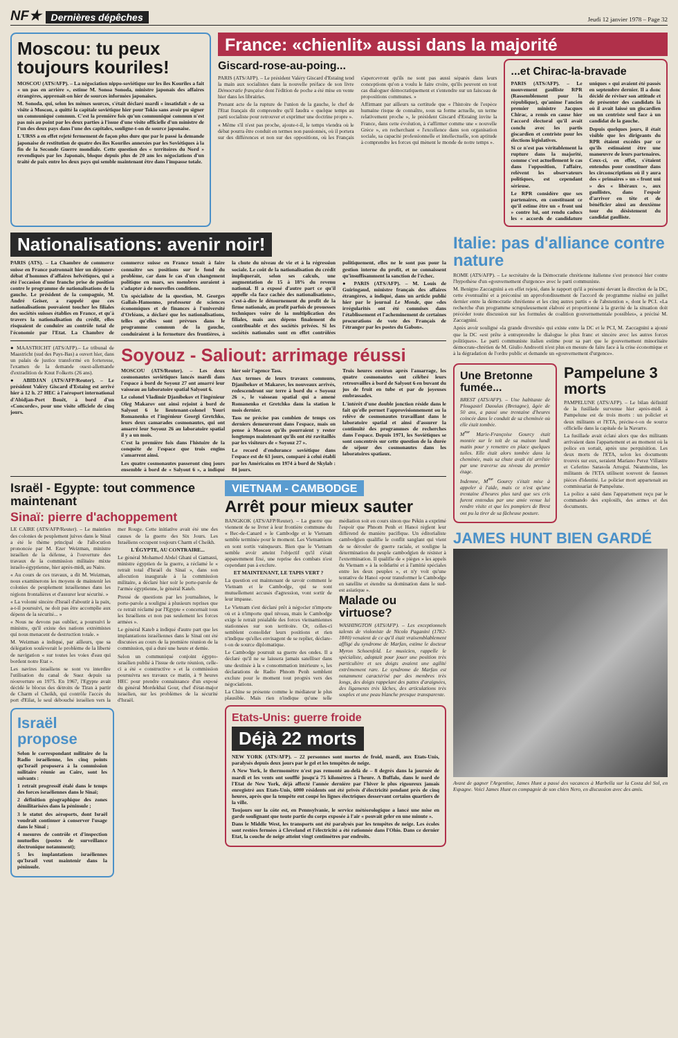NF★ Dernières dépêches Jeudi 12 janvier 1978 – Page 32
Moscou: tu peux toujours kouriles!
MOSCOU (ATS/AFP). – La négociation nippo-soviétique sur les îles Kouriles a fait « un pas en arrière », estime M. Sonoa Sonoda, ministre japonais des affaires étrangères, apprenait-on hier de sources informées japonaises.
M. Sonoda, qui, selon les mêmes sources, s'était déclaré mardi « insatisfait » de sa visite à Moscou, a quitté la capitale soviétique hier pour Tokio sans avoir pu signer un communiqué commun. C'est la première fois qu'un communiqué commun n'est pas mis au point par les deux parties à l'issue d'une visite officielle d'un ministre de l'un des deux pays dans l'une des capitales, souligne-t-on de source japonaise.
L'URSS a en effet rejeté fermement de façon plus dure que par le passé la demande japonaise de restitution de quatre des îles Kouriles annexées par les Soviétiques à la fin de la Seconde Guerre mondiale. Cette question des « territoires du Nord » revendiqués par les Japonais, bloque depuis plus de 20 ans les négociations d'un traité de paix entre les deux pays qui semble maintenant être dans l'impasse totale.
France: «chienlit» aussi dans la majorité
Giscard-rose-au-poing...
PARIS (ATS/AFP). – Le président Valéry Giscard d'Estaing tend la main aux socialistes dans la nouvelle préface de son livre Démocratie française dont l'édition de poche a été mise en vente hier dans les librairies.
Prenant acte de la rupture de l'union de la gauche, le chef de l'Etat français dit comprendre qu'il faudra « quelque temps au parti socialiste pour retrouver et exprimer une doctrine propre ».
« Même s'il n'est pas proche, ajoute-t-il, le temps viendra où le débat pourra être conduit en termes non passionnés, où il portera sur des différences et non sur des oppositions, où les Français s'apercevront qu'ils ne sont pas aussi séparés dans leurs conceptions qu'on a voulu le faire croire, qu'ils peuvent en tout cas dialoguer démocratiquement et s'entendre sur un faisceau de propositions communes. »
Affirmant par ailleurs sa certitude que « l'histoire de l'espèce humaine risque de connaître, sous sa forme actuelle, un terme relativement proche », le président Giscard d'Estaing invite la France, dans cette évolution, à s'affirmer comme une « nouvelle Grèce », en recherchant « l'excellence dans son organisation sociale, sa capacité professionnelle et intellectuelle, son aptitude à comprendre les forces qui mènent le monde de notre temps ».
...et Chirac-la-bravade
PARIS (ATS/AFP). – Le mouvement gaulliste RPR (Rassemblement pour la république), qu'anime l'ancien premier ministre Jacques Chirac, a remis en cause hier l'accord électoral qu'il avait conclu avec les partis giscardien et centriste pour les élections législatives.
Si ce n'est pas véritablement la rupture dans la majorité, comme c'est actuellement le cas dans l'opposition, l'affaire, relèvent les observateurs politiques, est cependant sérieuse.
Le RPR considère que ses partenaires, en constituant ce qu'il estime être un « front uni » contre lui, ont rendu caducs les « accords de candidature uniques » qui avaient été passés en septembre dernier. Il a donc décidé de réviser son attitude et de présenter des candidats là où il avait laissé un giscardien ou un centriste seul face à un candidat de la gauche.
Depuis quelques jours, il était visible que les dirigeants du RPR étaient excédés par ce qu'ils estimaient être une manœuvre de leurs partenaires. Ceux-ci, en effet, s'étaient entendus pour constituer dans les circonscriptions où il y aura des « primaires » un « front uni » des « libéraux », aux gaullistes, dans l'espoir d'arriver en tête et de bénéficier ainsi au deuxième tour du désistement du candidat gaulliste.
Nationalisations: avenir noir!
PARIS (ATS). – La Chambre de commerce suisse en France patronnait hier un déjeuner-débat d'hommes d'affaires helvétiques, qui a été l'occasion d'une franche prise de position contre le programme de nationalisations de la gauche. Le président de la compagnie, M. André Geiser, a rappelé que ces nationalisations pouvaient toucher les filiales des sociétés suisses établies en France, et qu'à travers la nationalisation du crédit, elles risquaient de conduire au contrôle total de l'économie par l'Etat. La Chambre de commerce suisse en France tenait à faire connaître ses positions sur le fond du problème, car dans le cas d'un changement politique en mars, ses membres auraient à s'adapter à de nouvelles conditions.
Un spécialiste de la question, M. Georges Gallais-Hamonno, professeur de sciences économiques et de finances à l'université d'Orléans, a déclaré que les nationalisations, telles qu'elles sont prévues dans le programme commun de la gauche, conduiraient à la fermeture des frontières, à la chute du niveau de vie et à la régression sociale. Le coût de la nationalisation du crédit impliquerait, selon ses calculs, une augmentation de 15 à 18% du revenu national. Il a exposé d'autre part ce qu'il appelle «la face cachée des nationalisations», c'est-à-dire le détournement du profit de la firme nationale, au profit parfois de prouesses techniques voire de la multiplication des filiales, mais aux dépens finalement du contribuable et des sociétés privées. Si les sociétés nationales sont en effet contrôlées politiquement, elles ne le sont pas pour la gestion interne du profit, et ne connaissent qu'insuffisamment la sanction de l'échec.
● PARIS (ATS/AFP). – M. Louis de Guiringaud, ministre français des affaires étrangères, a indiqué, dans un article publié hier par le journal Le Monde, que «des irrégularités ont été commises dans l'établissement et l'acheminement de certaines procurations de vote des Français de l'étranger par les postes du Gabon».
● MAASTRICHT (ATS/AFP).– Le tribunal de Maastricht (sud des Pays-Bas) a ouvert hier, dans un palais de justice transformé en forteresse, l'examen de la demande ouest-allemande d'extradition de Knut Folkerts (26 ans).
● ABIDJAN (ATS/AFP/Reuter). – Le président Valéry Giscard d'Estaing est arrivé hier à 12 h. 27 HEC à l'aéroport international d'Abidjan-Port Bouët, à bord d'un «Concorde», pour une visite officiele de cinq jours.
Soyouz - Saliout: arrimage réussi
MOSCOU (ATS/Reuter). – Les deux cosmonautes soviétiques lancés mardi dans l'espace à bord de Soyouz 27 ont amarré leur vaisseau au laboratoire spatial Salyout 6.
Le colonel Vladimir Djanibekov et l'ingénieur Oleg Makarov ont ainsi rejoint à bord de Salyout 6 le lieutenant-colonel Youri Romanenko et l'ingénieur Georgi Gretchko, leurs deux camarades cosmonautes, qui ont amarré leur Soyouz 26 au laboratoire spatial il y a un mois.
C'est la première fois dans l'histoire de la conquête de l'espace que trois engins s'amarrent ainsi.
Les quatre cosmonautes passeront cinq jours ensemble à bord de « Salyout 6 », a indiqué hier soir l'agence Tass.
Aux termes de leurs travaux communs, Djanibekov et Makarov, les nouveaux arrivés, redescendront sur terre à bord du « Soyouz 26 », le vaisseau spatial qui a amené Romanenko et Gretchko dans la station le mois dernier.
Tass ne précise pas combien de temps ces derniers demeureront dans l'espace, mais on pense à Moscou qu'ils pourraient y rester longtemps maintenant qu'ils ont été ravitaillés par les visiteurs de « Soyouz 27 ».
Le record d'endurance soviétique dans l'espace est de 63 jours, comparé à celui établi par les Américains en 1974 à bord de Skylab : 84 jours.
Trois heures environ après l'amarrage, les quatre cosmonautes ont célébré leurs retrouvailles à bord de Salyout 6 en buvant du jus de fruit en tube et par de joyeuses embrassades.
L'intérêt d'une double jonction réside dans le fait qu'elle permet l'approvisionnement ou la relève de cosmonautes travaillant dans le laboratoire spatial et ainsi d'assurer la continuité des programmes de recherches dans l'espace. Depuis 1971, les Soviétiques se sont concentrés sur cette question de la durée de séjour des cosmonautes dans les laboratoires spatiaux.
Israël - Egypte: tout commence maintenant
Sinaï: pierre d'achoppement
LE CAIRE (ATS/AFP/Reuter). – Le maintien des colonies de peuplement juives dans le Sinaï a été le thème principal de l'allocution prononcée par M. Ezer Weizman, ministre israélien de la défense, à l'ouverture des travaux de la commission militaire mixte israélo-égyptienne, hier après-midi, au Naire.
« Au cours de ces travaux, a dit M. Weizman, nous examinerons les moyens de maintenir les colonies de peuplement israéliennes dans les régions frontalières et d'assurer leur sécurité. »
« La volonté sincère d'Israël d'aboutir à la paix, a-t-il poursuivi, ne doit pas être accomplie aux dépens de la sécurité... »
« Nous ne devons pas oublier, a poursuivi le ministre, qu'il existe des nations extrémistes qui nous menacent de destruction totale. »
M. Weizman a indiqué, par ailleurs, que sa délégation soulèverait le problème de la liberté de navigation « sur toutes les voies d'eau qui bordent notre Etat ».
Les navires israéliens se sont vu interdire l'utilisation du canal de Suez depuis sa réouverture en 1975. En 1967, l'Egypte avait décidé le blocus des détroits de Tiran à partir de Charm el Cheikh, qui contrôle l'accès du port d'Eilat, le seul débouché israélien vers la mer Rouge. Cette initiative avait été une des causes de la guerre des Six Jours. Les Israéliens occupent toujours Charm el Cheikh.
L'ÉGYPTE, AU CONTRAIRE...
Le général Mohamed Abdel Ghani el Gamassi, ministre égyptien de la guerre, a réclamé le « retrait total d'Israël du Sinaï », dans son allocution inaugurale à la commission militaire, a déclaré hier soir le porte-parole de l'armée égyptienne, le général Kateb.
Pressé de questions par les journalistes, le porte-parole a souligné à plusieurs reprises que ce retrait réclamé par l'Egypte « concernait tous les Israéliens et non pas seulement les forces armées ».
Le général Kateb a indiqué d'autre part que les implantations israéliennes dans le Sinaï ont été discutées au cours de la première réunion de la commission, qui a duré une heure et demie.
Selon un communiqué conjoint égypto-israélien publié à l'issue de cette réunion, celle-ci a été « constructive » et la commission poursuivra ses travaux ce matin, à 9 heures HEC pour prendre connaissance d'un exposé du général Mordekhai Gour, chef d'état-major israélien, sur les problèmes de la sécurité d'Israël.
Israël propose
Selon le correspondant militaire de la Radio israélienne, les cinq points qu'Israël proposera à la commission militaire réunie au Caire, sont les suivants :
1 retrait progressif étalé dans le temps des forces israéliennes dans le Sinaï;
2 définition géographique des zones démilitarisées dans la péninsule ;
3 le statut des aéroports, dont Israël voudrait continuer à conserver l'usage dans le Sinaï ;
4 mesures de contrôle et d'inspection mutuelles (postes de surveillance électronique notamment);
5 les implantations israéliennes qu'Israël veut maintenir dans la péninsule.
VIETNAM - CAMBODGE
Arrêt pour mieux sauter
BANGKOK (ATS/AFP/Reuter). – La guerre que viennent de se livrer à leur frontière commune du « Bec-de-Canard » le Cambodge et le Vietnam semble terminée pour le moment. Les Vietnamiens en sont sortis vainqueurs. Bien que le Vietnam semble avoir atteint l'objectif qu'il s'était apparemment fixé, une reprise des combats n'est cependant pas à exclure.
ET MAINTENANT, LE TAPIS VERT ?
La question est maintenant de savoir comment le Vietnam et le Cambodge, qui se sont mutuellement accusés d'agression, vont sortir de leur impasse.
Le Vietnam s'est déclaré prêt à négocier n'importe où et à n'importe quel niveau, mais le Cambodge exige le retrait préalable des forces vietnamiennes stationnées sur son territoire. Or, celles-ci semblent consolider leurs positions et rien n'indique qu'elles envisagent de se replier, déclare-t-on de source diplomatique.
Le Cambodge poursuit sa guerre des ondes. Il a déclaré qu'il ne se laissera jamais satelliser dans une destinée à la « consommation intérieure », les déclarations de Radio Phnom Penh semblent exclure pour le moment tout progrès vers des négociations.
La Chine se présente comme le médiateur le plus plausible. Mais rien n'indique qu'une telle médiation soit en cours sinon que Pékin a exprimé l'espoir que Phnom Penh et Hanoi règlent leur différend de manière pacifique. Un éditorialiste cambodgien qualifie le conflit sanglant qui vient de se dérouler de guerre raciale, et souligne la détermination du peuple cambodgien de résister à l'extermination. Il qualifie de « pièges » les appels du Vietnam « à la solidarité et à l'amitié spéciales entre les deux peuples », et n'y voit qu'une tentative de Hanoi «pour transformer le Cambodge en satellite et étendre sa domination dans le sud-est asiatique ».
Malade ou virtuose?
WASHINGTON (ATS/AFP). – Les exceptionnels talents de violoniste de Nicolo Paganini (1782-1840) venaient de ce qu'il était vraisemblablement affligé du syndrome de Marfan, estime le docteur Myron Schoenfeld. Le musicien, rappelle le spécialiste, adoptait pour jouer une position très particulière et ses doigts avaient une agilité extrêmement rare. Le syndrome de Marfan est notamment caractérisé par des membres très longs, des doigts rappelant des pattes d'araignées, des ligaments très lâches, des articulations très souples et une peau blanche presque transparente.
Etats-Unis: guerre froide
Déjà 22 morts
NEW YORK (ATS/AFP). – 22 personnes sont mortes de froid, mardi, aux Etats-Unis, paralysés depuis deux jours par le gel et les tempêtes de neige.
A New York, le thermomètre n'est pas remonté au-delà de – 8 degrés dans la journée de mardi et les vents ont soufflé jusqu'à 75 kilomètres à l'heure. A Buffalo, dans le nord de l'Etat de New York, déjà affecté l'année dernière par l'hiver le plus rigoureux jamais enregistré aux Etats-Unis, 6000 résidents ont été privés d'électricité pendant près de cinq heures, après que la tempête eut coupé les lignes électriques desservant certains quartiers de la ville.
Toujours sur la côte est, en Pennsylvanie, le service météorologique a lancé une mise en garde soulignant que toute partie du corps exposée à l'air « pouvait geler en une minute ».
Dans le Middle West, les transports ont été paralysés par les tempêtes de neige. Les écoles sont restées fermées à Cleveland et l'électricité a été rationnée dans l'Ohio. Dans ce dernier Etat, la couche de neige atteint vingt centimètres par endroits.
Italie: pas d'alliance contre nature
ROME (ATS/AFP). – Le secrétaire de la Démocratie chrétienne italienne s'est prononcé hier contre l'hypothèse d'un «gouvernement d'urgence» avec le parti communiste.
M. Benigno Zaccagnini a en effet rejeté, dans le rapport qu'il a présenté devant la direction de la DC, cette éventualité et a préconisé un approfondissement de l'accord de programme réalisé en juillet dernier entre la démocratie chrétienne et les cinq autres partis « de l'abstention », dont le PCI. «La recherche d'un programme scrupuleusement élaboré et proportionné à la gravité de la situation doit précéder toute discussion sur les formules de coalition gouvernementale possibles», a précisé M. Zaccagnini.
Après avoir souligné «la grande diversité» qui existe entre la DC et le PCI, M. Zaccagnini a ajouté que la DC «est prête à entreprendre le dialogue le plus franc et sincère avec les autres forces politiques». Le parti communiste italien estime pour sa part que le gouvernement minoritaire démocrate-chrétien de M. Giulio Andreotti n'est plus en mesure de faire face à la crise économique et à la dégradation de l'ordre public et demande un «gouvernement d'urgence».
Une Bretonne fumée...
BREST (ATS/AFP). – Une habitante de Plougastel Daoulas (Bretagne), âgée de 50 ans, a passé une trentaine d'heures coincée dans le conduit de sa cheminée où elle était tombée.
M<sup>me</sup> Marie-Françoise Gourcy était montée sur le toit de sa maison lundi matin pour y remettre en place quelques tuiles. Elle était alors tombée dans la cheminée, mais sa chute avait été arrêtée par une traverse au niveau du premier étage.
Indemne, M<sup>me</sup> Gourcy s'était mise à appeler à l'aide, mais ce n'est qu'une trentaine d'heures plus tard que ses cris furent entendus par une amie venue lui rendre visite et que les pompiers de Brest ont pu la tirer de sa fâcheuse posture.
Pampelune 3 morts
PAMPELUNE (ATS/AFP). – Le bilan définitif de la fusillade survenue hier après-midi à Pampelune est de trois morts : un policier et deux militants et l'ETA, précise-t-on de source officielle dans la capitale de la Navarre.
La fusillade avait éclaté alors que des militants arrivaient dans l'appartement et au moment où la police en sortait, après une perquisition. Les deux morts de l'ETA, selon les documents trouvés sur eux, seraient Mariano Perez Villastre et Ceferino Sarasola Arregui. Néanmoins, les militants de l'ETA utilisent souvent de fausses pièces d'identité. Le policier mort appartenait au commissariat de Pampelune.
La police a saisi dans l'appartement reçu par le commando des explosifs, des armes et des documents.
JAMES HUNT BIEN GARDÉ
Avant de gagner l'Argentine, James Hunt a passé des vacances à Marbella sur la Costa del Sol, en Espagne. Voici James Hunt en compagnie de son chien Nero, en discussion avec des amis.